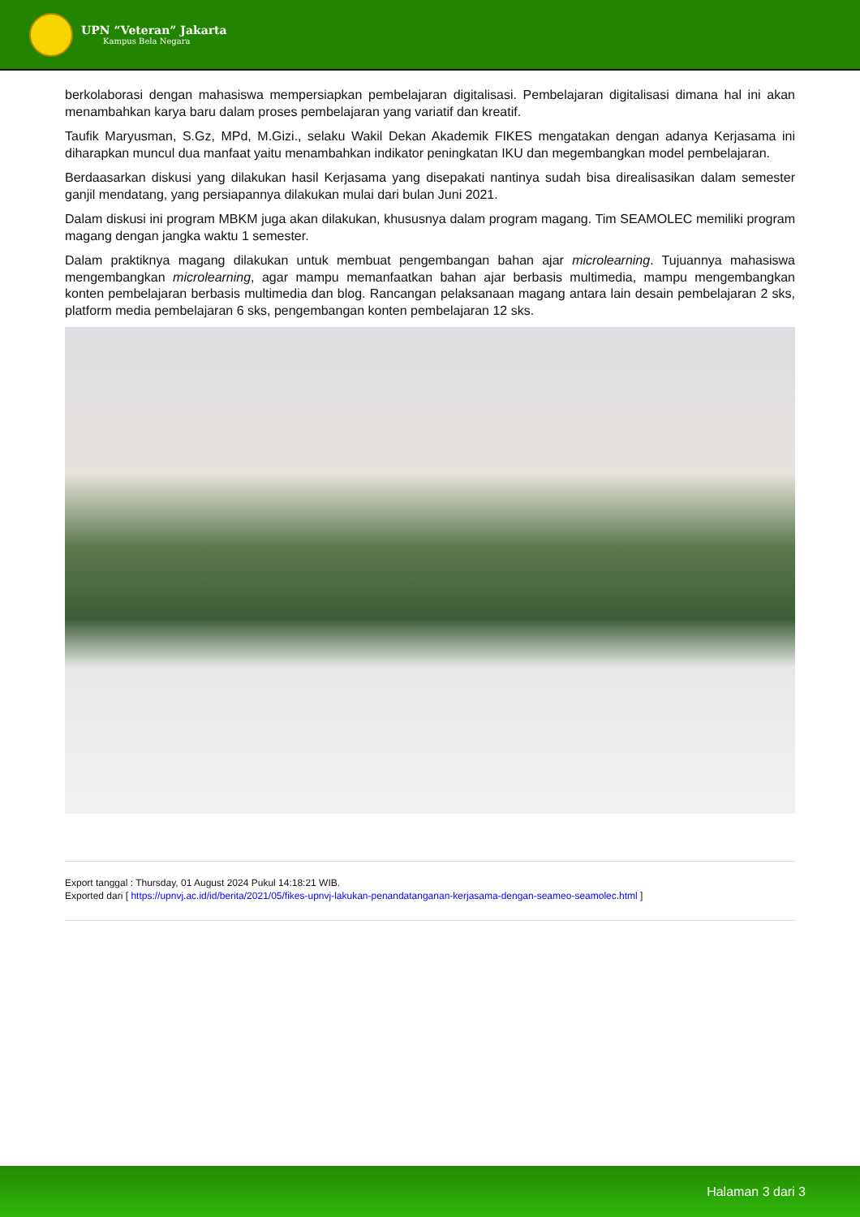UPN “Veteran” Jakarta
Kampus Bela Negara
berkolaborasi dengan mahasiswa mempersiapkan pembelajaran digitalisasi. Pembelajaran digitalisasi dimana hal ini akan menambahkan karya baru dalam proses pembelajaran yang variatif dan kreatif.
Taufik Maryusman, S.Gz, MPd, M.Gizi., selaku Wakil Dekan Akademik FIKES mengatakan dengan adanya Kerjasama ini diharapkan muncul dua manfaat yaitu menambahkan indikator peningkatan IKU dan megembangkan model pembelajaran.
Berdaasarkan diskusi yang dilakukan hasil Kerjasama yang disepakati nantinya sudah bisa direalisasikan dalam semester ganjil mendatang, yang persiapannya dilakukan mulai dari bulan Juni 2021.
Dalam diskusi ini program MBKM juga akan dilakukan, khususnya dalam program magang. Tim SEAMOLEC memiliki program magang dengan jangka waktu 1 semester.
Dalam praktiknya magang dilakukan untuk membuat pengembangan bahan ajar microlearning. Tujuannya mahasiswa mengembangkan microlearning, agar mampu memanfaatkan bahan ajar berbasis multimedia, mampu mengembangkan konten pembelajaran berbasis multimedia dan blog. Rancangan pelaksanaan magang antara lain desain pembelajaran 2 sks, platform media pembelajaran 6 sks, pengembangan konten pembelajaran 12 sks.
Export tanggal : Thursday, 01 August 2024 Pukul 14:18:21 WIB.
Exported dari [ https://upnvj.ac.id/id/berita/2021/05/fikes-upnvj-lakukan-penandatanganan-kerjasama-dengan-seameo-seamolec.html ]
Halaman 3 dari 3